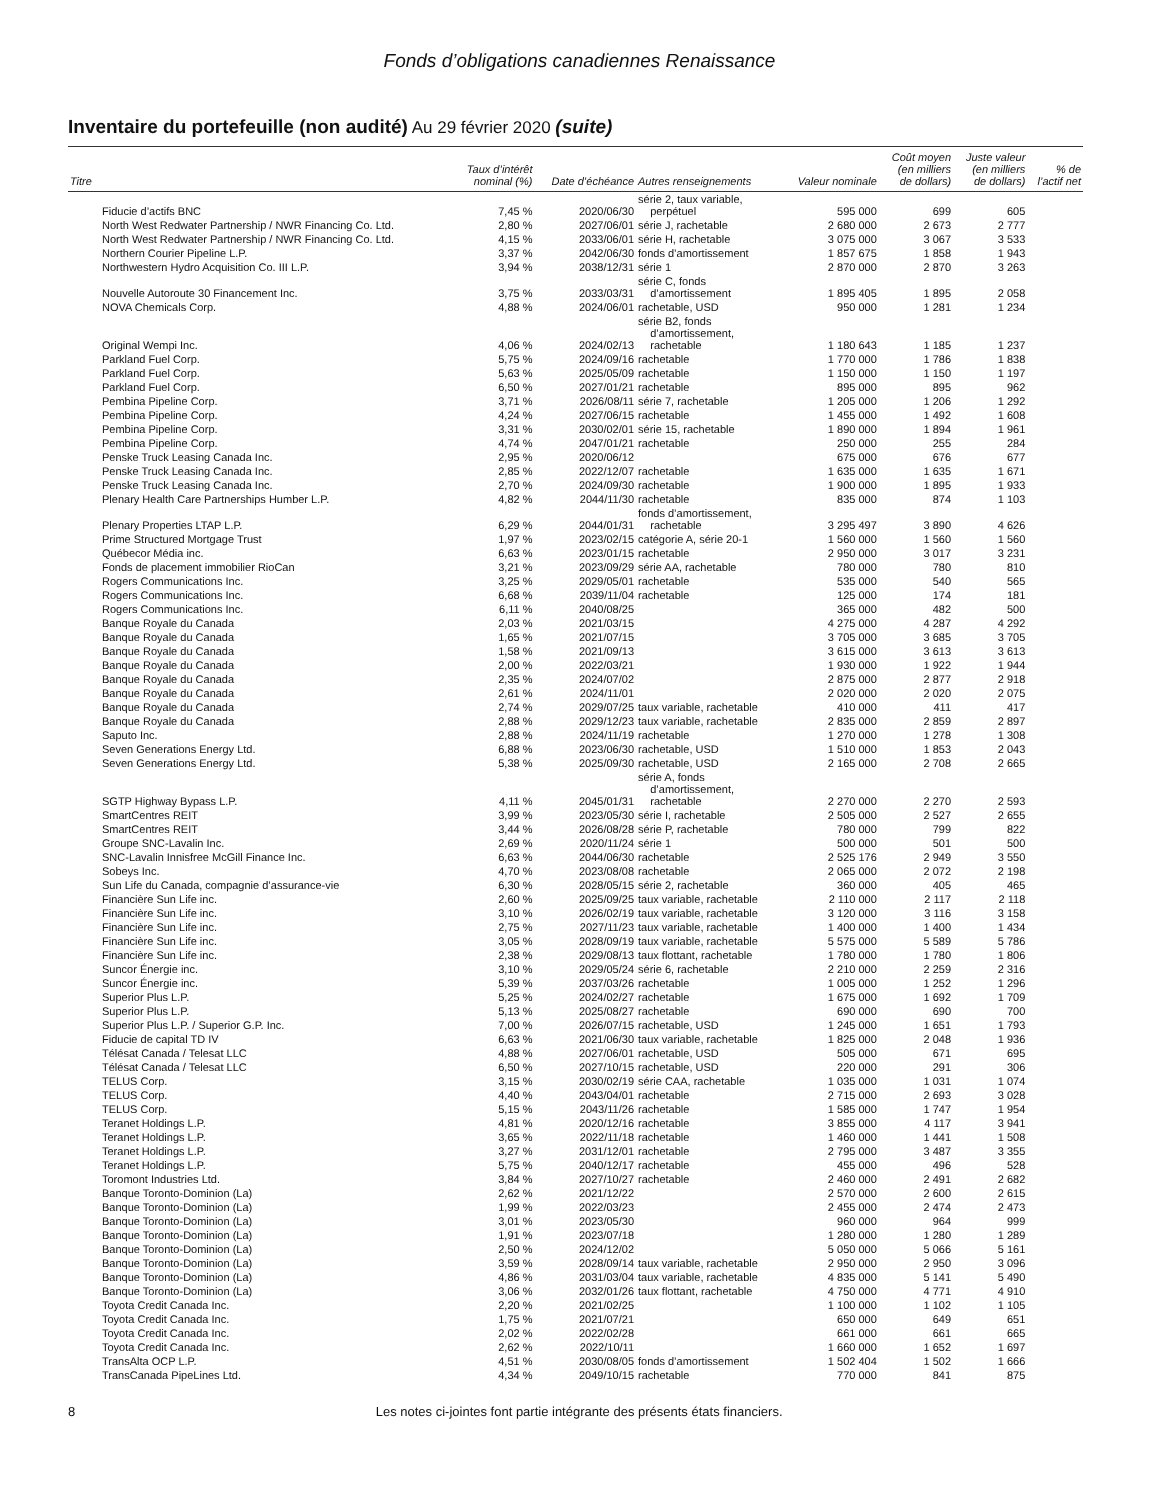Fonds d’obligations canadiennes Renaissance
Inventaire du portefeuille (non audité) Au 29 février 2020 (suite)
| Titre | Taux d’intérêt nominal (%) | Date d’échéance | Autres renseignements | Valeur nominale | Coût moyen (en milliers de dollars) | Juste valeur (en milliers de dollars) | % de l’actif net |
| --- | --- | --- | --- | --- | --- | --- | --- |
| Fiducie d’actifs BNC | 7,45 % | 2020/06/30 | série 2, taux variable, perpétuel | 595 000 | 699 | 605 | |
| North West Redwater Partnership / NWR Financing Co. Ltd. | 2,80 % | 2027/06/01 | série J, rachetable | 2 680 000 | 2 673 | 2 777 | |
| North West Redwater Partnership / NWR Financing Co. Ltd. | 4,15 % | 2033/06/01 | série H, rachetable | 3 075 000 | 3 067 | 3 533 | |
| Northern Courier Pipeline L.P. | 3,37 % | 2042/06/30 | fonds d’amortissement | 1 857 675 | 1 858 | 1 943 | |
| Northwestern Hydro Acquisition Co. III L.P. | 3,94 % | 2038/12/31 | série 1 | 2 870 000 | 2 870 | 3 263 | |
| Nouvelle Autoroute 30 Financement Inc. | 3,75 % | 2033/03/31 | série C, fonds d’amortissement | 1 895 405 | 1 895 | 2 058 | |
| NOVA Chemicals Corp. | 4,88 % | 2024/06/01 | rachetable, USD | 950 000 | 1 281 | 1 234 | |
| Original Wempi Inc. | 4,06 % | 2024/02/13 | série B2, fonds d’amortissement, rachetable | 1 180 643 | 1 185 | 1 237 | |
| Parkland Fuel Corp. | 5,75 % | 2024/09/16 | rachetable | 1 770 000 | 1 786 | 1 838 | |
| Parkland Fuel Corp. | 5,63 % | 2025/05/09 | rachetable | 1 150 000 | 1 150 | 1 197 | |
| Parkland Fuel Corp. | 6,50 % | 2027/01/21 | rachetable | 895 000 | 895 | 962 | |
| Pembina Pipeline Corp. | 3,71 % | 2026/08/11 | série 7, rachetable | 1 205 000 | 1 206 | 1 292 | |
| Pembina Pipeline Corp. | 4,24 % | 2027/06/15 | rachetable | 1 455 000 | 1 492 | 1 608 | |
| Pembina Pipeline Corp. | 3,31 % | 2030/02/01 | série 15, rachetable | 1 890 000 | 1 894 | 1 961 | |
| Pembina Pipeline Corp. | 4,74 % | 2047/01/21 | rachetable | 250 000 | 255 | 284 | |
| Penske Truck Leasing Canada Inc. | 2,95 % | 2020/06/12 | | 675 000 | 676 | 677 | |
| Penske Truck Leasing Canada Inc. | 2,85 % | 2022/12/07 | rachetable | 1 635 000 | 1 635 | 1 671 | |
| Penske Truck Leasing Canada Inc. | 2,70 % | 2024/09/30 | rachetable | 1 900 000 | 1 895 | 1 933 | |
| Plenary Health Care Partnerships Humber L.P. | 4,82 % | 2044/11/30 | rachetable | 835 000 | 874 | 1 103 | |
| Plenary Properties LTAP L.P. | 6,29 % | 2044/01/31 | fonds d’amortissement, rachetable | 3 295 497 | 3 890 | 4 626 | |
| Prime Structured Mortgage Trust | 1,97 % | 2023/02/15 | catégorie A, série 20-1 | 1 560 000 | 1 560 | 1 560 | |
| Québecor Média inc. | 6,63 % | 2023/01/15 | rachetable | 2 950 000 | 3 017 | 3 231 | |
| Fonds de placement immobilier RioCan | 3,21 % | 2023/09/29 | série AA, rachetable | 780 000 | 780 | 810 | |
| Rogers Communications Inc. | 3,25 % | 2029/05/01 | rachetable | 535 000 | 540 | 565 | |
| Rogers Communications Inc. | 6,68 % | 2039/11/04 | rachetable | 125 000 | 174 | 181 | |
| Rogers Communications Inc. | 6,11 % | 2040/08/25 | | 365 000 | 482 | 500 | |
| Banque Royale du Canada | 2,03 % | 2021/03/15 | | 4 275 000 | 4 287 | 4 292 | |
| Banque Royale du Canada | 1,65 % | 2021/07/15 | | 3 705 000 | 3 685 | 3 705 | |
| Banque Royale du Canada | 1,58 % | 2021/09/13 | | 3 615 000 | 3 613 | 3 613 | |
| Banque Royale du Canada | 2,00 % | 2022/03/21 | | 1 930 000 | 1 922 | 1 944 | |
| Banque Royale du Canada | 2,35 % | 2024/07/02 | | 2 875 000 | 2 877 | 2 918 | |
| Banque Royale du Canada | 2,61 % | 2024/11/01 | | 2 020 000 | 2 020 | 2 075 | |
| Banque Royale du Canada | 2,74 % | 2029/07/25 | taux variable, rachetable | 410 000 | 411 | 417 | |
| Banque Royale du Canada | 2,88 % | 2029/12/23 | taux variable, rachetable | 2 835 000 | 2 859 | 2 897 | |
| Saputo Inc. | 2,88 % | 2024/11/19 | rachetable | 1 270 000 | 1 278 | 1 308 | |
| Seven Generations Energy Ltd. | 6,88 % | 2023/06/30 | rachetable, USD | 1 510 000 | 1 853 | 2 043 | |
| Seven Generations Energy Ltd. | 5,38 % | 2025/09/30 | rachetable, USD | 2 165 000 | 2 708 | 2 665 | |
| SGTP Highway Bypass L.P. | 4,11 % | 2045/01/31 | série A, fonds d’amortissement, rachetable | 2 270 000 | 2 270 | 2 593 | |
| SmartCentres REIT | 3,99 % | 2023/05/30 | série I, rachetable | 2 505 000 | 2 527 | 2 655 | |
| SmartCentres REIT | 3,44 % | 2026/08/28 | série P, rachetable | 780 000 | 799 | 822 | |
| Groupe SNC-Lavalin Inc. | 2,69 % | 2020/11/24 | série 1 | 500 000 | 501 | 500 | |
| SNC-Lavalin Innisfree McGill Finance Inc. | 6,63 % | 2044/06/30 | rachetable | 2 525 176 | 2 949 | 3 550 | |
| Sobeys Inc. | 4,70 % | 2023/08/08 | rachetable | 2 065 000 | 2 072 | 2 198 | |
| Sun Life du Canada, compagnie d’assurance-vie | 6,30 % | 2028/05/15 | série 2, rachetable | 360 000 | 405 | 465 | |
| Financière Sun Life inc. | 2,60 % | 2025/09/25 | taux variable, rachetable | 2 110 000 | 2 117 | 2 118 | |
| Financière Sun Life inc. | 3,10 % | 2026/02/19 | taux variable, rachetable | 3 120 000 | 3 116 | 3 158 | |
| Financière Sun Life inc. | 2,75 % | 2027/11/23 | taux variable, rachetable | 1 400 000 | 1 400 | 1 434 | |
| Financière Sun Life inc. | 3,05 % | 2028/09/19 | taux variable, rachetable | 5 575 000 | 5 589 | 5 786 | |
| Financière Sun Life inc. | 2,38 % | 2029/08/13 | taux flottant, rachetable | 1 780 000 | 1 780 | 1 806 | |
| Suncor Énergie inc. | 3,10 % | 2029/05/24 | série 6, rachetable | 2 210 000 | 2 259 | 2 316 | |
| Suncor Énergie inc. | 5,39 % | 2037/03/26 | rachetable | 1 005 000 | 1 252 | 1 296 | |
| Superior Plus L.P. | 5,25 % | 2024/02/27 | rachetable | 1 675 000 | 1 692 | 1 709 | |
| Superior Plus L.P. | 5,13 % | 2025/08/27 | rachetable | 690 000 | 690 | 700 | |
| Superior Plus L.P. / Superior G.P. Inc. | 7,00 % | 2026/07/15 | rachetable, USD | 1 245 000 | 1 651 | 1 793 | |
| Fiducie de capital TD IV | 6,63 % | 2021/06/30 | taux variable, rachetable | 1 825 000 | 2 048 | 1 936 | |
| Télésat Canada / Telesat LLC | 4,88 % | 2027/06/01 | rachetable, USD | 505 000 | 671 | 695 | |
| Télésat Canada / Telesat LLC | 6,50 % | 2027/10/15 | rachetable, USD | 220 000 | 291 | 306 | |
| TELUS Corp. | 3,15 % | 2030/02/19 | série CAA, rachetable | 1 035 000 | 1 031 | 1 074 | |
| TELUS Corp. | 4,40 % | 2043/04/01 | rachetable | 2 715 000 | 2 693 | 3 028 | |
| TELUS Corp. | 5,15 % | 2043/11/26 | rachetable | 1 585 000 | 1 747 | 1 954 | |
| Teranet Holdings L.P. | 4,81 % | 2020/12/16 | rachetable | 3 855 000 | 4 117 | 3 941 | |
| Teranet Holdings L.P. | 3,65 % | 2022/11/18 | rachetable | 1 460 000 | 1 441 | 1 508 | |
| Teranet Holdings L.P. | 3,27 % | 2031/12/01 | rachetable | 2 795 000 | 3 487 | 3 355 | |
| Teranet Holdings L.P. | 5,75 % | 2040/12/17 | rachetable | 455 000 | 496 | 528 | |
| Toromont Industries Ltd. | 3,84 % | 2027/10/27 | rachetable | 2 460 000 | 2 491 | 2 682 | |
| Banque Toronto-Dominion (La) | 2,62 % | 2021/12/22 | | 2 570 000 | 2 600 | 2 615 | |
| Banque Toronto-Dominion (La) | 1,99 % | 2022/03/23 | | 2 455 000 | 2 474 | 2 473 | |
| Banque Toronto-Dominion (La) | 3,01 % | 2023/05/30 | | 960 000 | 964 | 999 | |
| Banque Toronto-Dominion (La) | 1,91 % | 2023/07/18 | | 1 280 000 | 1 280 | 1 289 | |
| Banque Toronto-Dominion (La) | 2,50 % | 2024/12/02 | | 5 050 000 | 5 066 | 5 161 | |
| Banque Toronto-Dominion (La) | 3,59 % | 2028/09/14 | taux variable, rachetable | 2 950 000 | 2 950 | 3 096 | |
| Banque Toronto-Dominion (La) | 4,86 % | 2031/03/04 | taux variable, rachetable | 4 835 000 | 5 141 | 5 490 | |
| Banque Toronto-Dominion (La) | 3,06 % | 2032/01/26 | taux flottant, rachetable | 4 750 000 | 4 771 | 4 910 | |
| Toyota Credit Canada Inc. | 2,20 % | 2021/02/25 | | 1 100 000 | 1 102 | 1 105 | |
| Toyota Credit Canada Inc. | 1,75 % | 2021/07/21 | | 650 000 | 649 | 651 | |
| Toyota Credit Canada Inc. | 2,02 % | 2022/02/28 | | 661 000 | 661 | 665 | |
| Toyota Credit Canada Inc. | 2,62 % | 2022/10/11 | | 1 660 000 | 1 652 | 1 697 | |
| TransAlta OCP L.P. | 4,51 % | 2030/08/05 | fonds d’amortissement | 1 502 404 | 1 502 | 1 666 | |
| TransCanada PipeLines Ltd. | 4,34 % | 2049/10/15 | rachetable | 770 000 | 841 | 875 | |
8 Les notes ci-jointes font partie intégrante des présents états financiers.